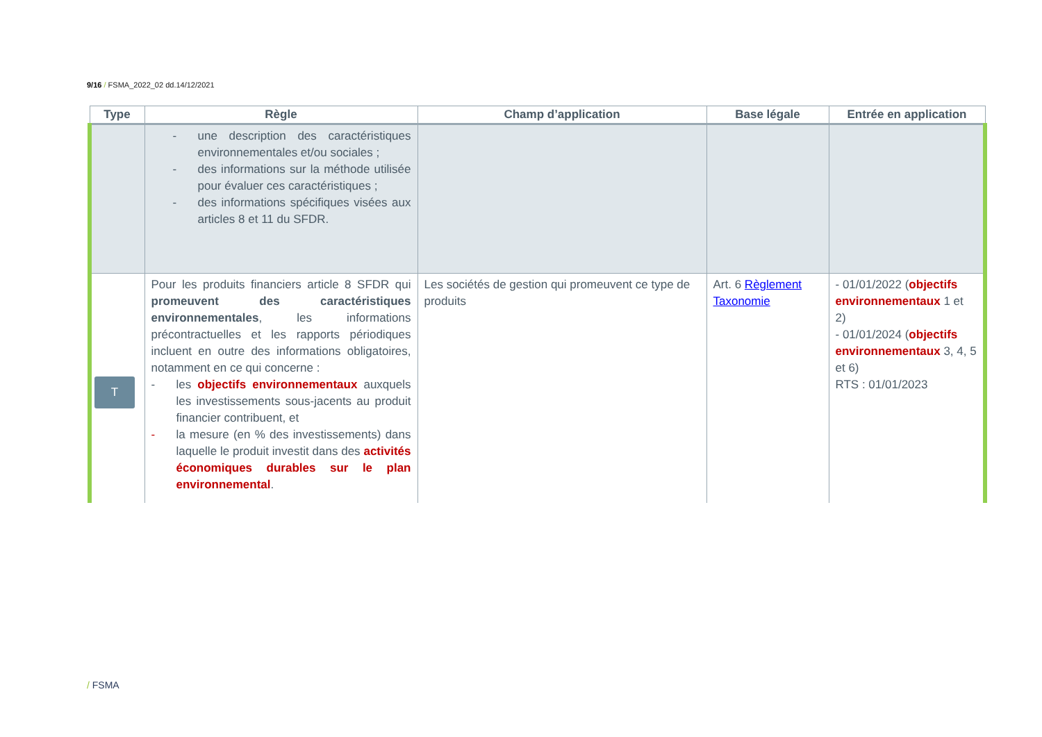9/16 / FSMA_2022_02 dd.14/12/2021
| Type | Règle | Champ d’application | Base légale | Entrée en application |
| --- | --- | --- | --- | --- |
| | - une description des caractéristiques environnementales et/ou sociales ; - des informations sur la méthode utilisée pour évaluer ces caractéristiques ; - des informations spécifiques visées aux articles 8 et 11 du SFDR. | | | |
| T | Pour les produits financiers article 8 SFDR qui promeuvent des caractéristiques environnementales , les informations précontractuelles et les rapports périodiques incluent en outre des informations obligatoires, notamment en ce qui concerne : - les objectifs environnementaux auxquels les investissements sous-jacents au produit financier contribuent, et - la mesure (en % des investissements) dans laquelle le produit investit dans des activités économiques durables sur le plan environnemental . | Les sociétés de gestion qui promeuvent ce type de produits | Art. 6 Règlement Taxonomie | - 01/01/2022 ( objectifs environnementaux 1 et 2) - 01/01/2024 ( objectifs environnementaux 3, 4, 5 et 6) RTS : 01/01/2023 |
/ FSMA